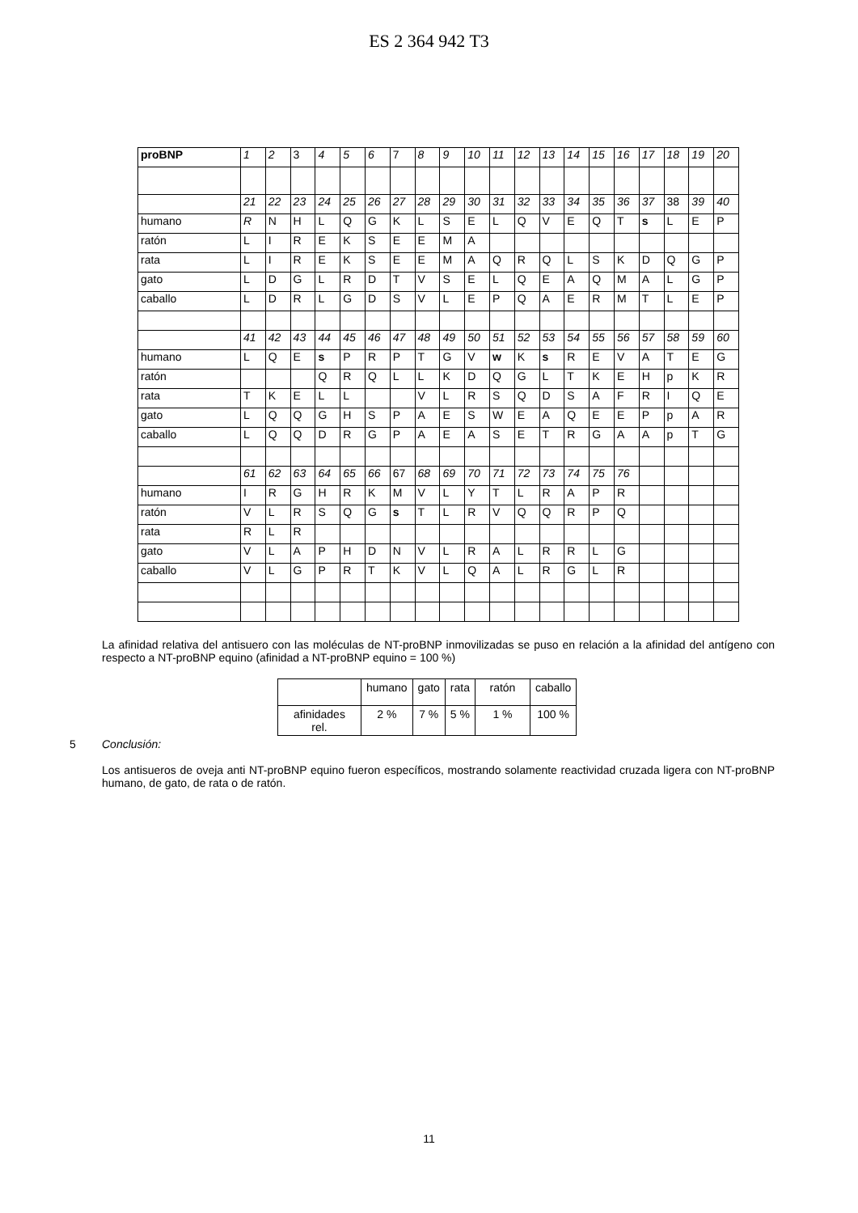ES 2 364 942 T3
| proBNP | 1 | 2 | 3 | 4 | 5 | 6 | 7 | 8 | 9 | 10 | 11 | 12 | 13 | 14 | 15 | 16 | 17 | 18 | 19 | 20 |
| | 21 | 22 | 23 | 24 | 25 | 26 | 27 | 28 | 29 | 30 | 31 | 32 | 33 | 34 | 35 | 36 | 37 | 38 | 39 | 40 |
| humano | R | N | H | L | Q | G | K | L | S | E | L | Q | V | E | Q | T | s | L | E | P |
| ratón | L | I | R | E | K | S | E | E | M | A | | | | | | | | | | |
| rata | L | I | R | E | K | S | E | E | M | A | Q | R | Q | L | S | K | D | Q | G | P |
| gato | L | D | G | L | R | D | T | V | S | E | L | Q | E | A | Q | M | A | L | G | P |
| caballo | L | D | R | L | G | D | S | V | L | E | P | Q | A | E | R | M | T | L | E | P |
| | 41 | 42 | 43 | 44 | 45 | 46 | 47 | 48 | 49 | 50 | 51 | 52 | 53 | 54 | 55 | 56 | 57 | 58 | 59 | 60 |
| humano | L | Q | E | s | P | R | P | T | G | V | w | K | s | R | E | V | A | T | E | G |
| ratón | | | | Q | R | Q | L | L | K | D | Q | G | L | T | K | E | H | p | K | R |
| rata | T | K | E | L | L | | | V | L | R | S | Q | D | S | A | F | R | I | Q | E |
| gato | L | Q | Q | G | H | S | P | A | E | S | W | E | A | Q | E | E | P | p | A | R |
| caballo | L | Q | Q | D | R | G | P | A | E | A | S | E | T | R | G | A | A | p | T | G |
| | 61 | 62 | 63 | 64 | 65 | 66 | 67 | 68 | 69 | 70 | 71 | 72 | 73 | 74 | 75 | 76 | | | | |
| humano | I | R | G | H | R | K | M | V | L | Y | T | L | R | A | P | R | | | | |
| ratón | V | L | R | S | Q | G | s | T | L | R | V | Q | Q | R | P | Q | | | | |
| rata | R | L | R | | | | | | | | | | | | | | | | | |
| gato | V | L | A | P | H | D | N | V | L | R | A | L | R | R | L | G | | | | |
| caballo | V | L | G | P | R | T | K | V | L | Q | A | L | R | G | L | R | | | | |
La afinidad relativa del antisuero con las moléculas de NT-proBNP inmovilizadas se puso en relación a la afinidad del antígeno con respecto a NT-proBNP equino (afinidad a NT-proBNP equino = 100 %)
| | humano | gato | rata | ratón | caballo |
| afinidades rel. | 2 % | 7 % | 5 % | 1 % | 100 % |
5 Conclusión:
Los antisueros de oveja anti NT-proBNP equino fueron específicos, mostrando solamente reactividad cruzada ligera con NT-proBNP humano, de gato, de rata o de ratón.
11